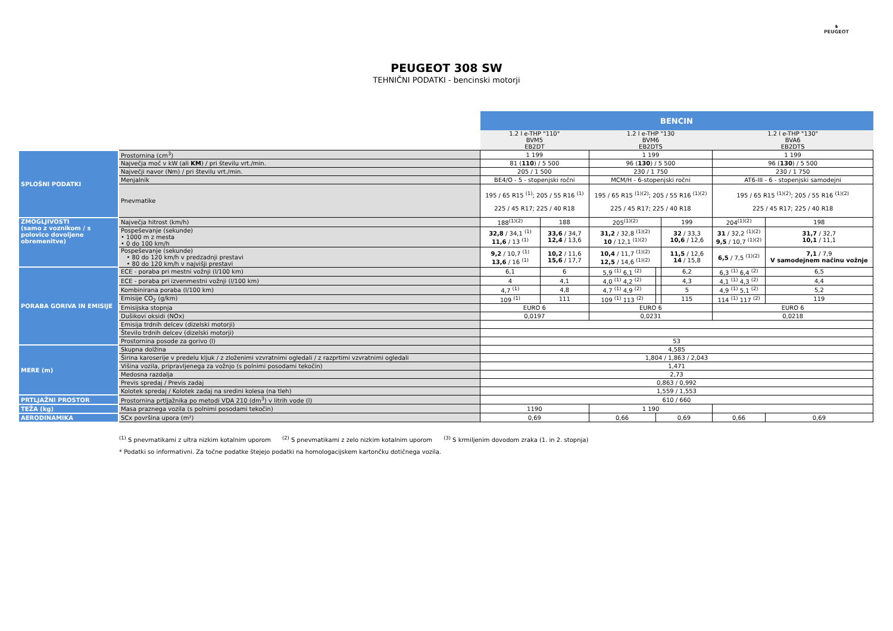♞
PEUGEOT
PEUGEOT 308 SW
TEHNIČNI PODATKI - bencinski motorji
| | | BENCIN | | | | | | |
| --- | --- | --- | --- | --- | --- | --- | --- | --- |
| | | 1.2 l e-THP "110" BVM5 EB2DT | | 1.2 l e-THP "130 BVM6 EB2DTS | | | 1.2 l e-THP "130" BVA6 EB2DTS | |
| SPLOŠNI PODATKI | Prostornina (cm<sup>3</sup>) | 1 199 | | 1 199 | | | 1 199 | |
| | Največja moč v kW (ali KM ) / pri številu vrt./min. | 81 ( 110 ) / 5 500 | | 96 ( 130 ) / 5 500 | | | 96 ( 130 ) / 5 500 | |
| | Največji navor (Nm) / pri številu vrt./min. | 205 / 1 500 | | 230 / 1 750 | | | 230 / 1 750 | |
| | Menjalnik | BE4/O - 5 - stopenjski ročni | | MCM/H - 6-stopenjski ročni | | | AT6-III - 6 - stopenjski samodejni | |
| | Pnevmatike | 195 / 65 R15 <sup>(1)</sup>; 205 / 55 R16 <sup>(1)</sup> 225 / 45 R17; 225 / 40 R18 | | 195 / 65 R15 <sup>(1)(2)</sup>; 205 / 55 R16 <sup>(1)(2)</sup> 225 / 45 R17; 225 / 40 R18 | | | 195 / 65 R15 <sup>(1)(2)</sup>; 205 / 55 R16 <sup>(1)(2)</sup> 225 / 45 R17; 225 / 40 R18 | |
| ZMOGLJIVOSTI (samo z voznikom / s polovico dovoljene obremenitve) | Največja hitrost (km/h) | 188<sup>(1)(2)</sup> | 188 | 205<sup>(1)(2)</sup> | | 199 | 204<sup>(1)(2)</sup> | 198 |
| | Pospeševanje (sekunde) • 1000 m z mesta • 0 do 100 km/h | 32,8 / 34,1 <sup>(1)</sup> 11,6 / 13 <sup>(1)</sup> | 33,6 / 34,7 12,4 / 13,6 | 31,2 / 32,8 <sup>(1)(2)</sup> 10 / 12,1 <sup>(1)(2)</sup> | | 32 / 33,3 10,6 / 12,6 | 31 / 32,2 <sup>(1)(2)</sup> 9,5 / 10,7 <sup>(1)(2)</sup> | 31,7 / 32,7 10,1 / 11,1 |
| | Pospeševanje (sekunde) • 80 do 120 km/h v predzadnji prestavi • 80 do 120 km/h v najvišji prestavi | 9,2 / 10,7 <sup>(1)</sup> 13,6 / 16 <sup>(1)</sup> | 10,2 / 11,6 15,6 / 17,7 | 10,4 / 11,7 <sup>(1)(2)</sup> 12,5 / 14,6 <sup>(1)(2)</sup> | | 11,5 / 12,6 14 / 15,8 | 6,5 / 7,5 <sup>(1)(2)</sup> | 7,1 / 7,9 V samodejnem načinu vožnje |
| PORABA GORIVA IN EMISIJE | ECE - poraba pri mestni vožnji (l/100 km) | 6,1 | 6 | 5,9 <sup>(1)</sup> 6,1 <sup>(2)</sup> | | 6,2 | 6,3 <sup>(1)</sup> 6,4 <sup>(2)</sup> | 6,5 |
| | ECE - poraba pri izvenmestni vožnji (l/100 km) | 4 | 4,1 | 4,0 <sup>(1)</sup> 4,2 <sup>(2)</sup> | | 4,3 | 4,1 <sup>(1)</sup> 4,3 <sup>(2)</sup> | 4,4 |
| | Kombinirana poraba (l/100 km) | 4,7 <sup>(1)</sup> | 4,8 | 4,7 <sup>(1)</sup> 4,9 <sup>(2)</sup> | | 5 | 4,9 <sup>(1)</sup> 5,1 <sup>(2)</sup> | 5,2 |
| | Emisije CO<sub>2</sub> (g/km) | 109 <sup>(1)</sup> | 111 | 109 <sup>(1)</sup> 113 <sup>(2)</sup> | | 115 | 114 <sup>(1)</sup> 117 <sup>(2)</sup> | 119 |
| | Emisijska stopnja | EURO 6 | | EURO 6 | | | EURO 6 | |
| | Dušikovi oksidi (NOx) | 0,0197 | | 0,0231 | | | 0,0218 | |
| | Emisija trdnih delcev (dizelski motorji) | | | | | | | |
| | Število trdnih delcev (dizelski motorji) | | | | | | | |
| | Prostornina posode za gorivo (l) | 53 | | | | | | |
| MERE (m) | Skupna dolžina | 4,585 | | | | | | |
| | Širina karoserije v predelu kljuk / z zloženimi vzvratnimi ogledali / z razprtimi vzvratnimi ogledali | 1,804 / 1,863 / 2,043 | | | | | | |
| | Višina vozila, pripravljenega za vožnjo (s polnimi posodami tekočin) | 1,471 | | | | | | |
| | Medosna razdalja | 2,73 | | | | | | |
| | Previs spredaj / Previs zadaj | 0,863 / 0,992 | | | | | | |
| | Kolotek spredaj / Kolotek zadaj na sredini kolesa (na tleh) | 1,559 / 1,553 | | | | | | |
| PRTLJAŽNI PROSTOR | Prostornina prtljažnika po metodi VDA 210 (dm<sup>3</sup>) v litrih vode (l) | 610 / 660 | | | | | | |
| TEŽA (kg) | Masa praznega vozila (s polnimi posodami tekočin) | 1190 | | 1 190 | | | | |
| AERODINAMIKA | SCx površina upora (m²) | 0,69 | | 0,66 | 0,69 | | 0,66 | 0,69 |
<sup>(1)</sup> S pnevmatikami z ultra nizkim kotalnim uporom <sup>(2)</sup> S pnevmatikami z zelo nizkim kotalnim uporom <sup>(3)</sup> S krmiljenim dovodom zraka (1. in 2. stopnja)
* Podatki so informativni. Za točne podatke štejejo podatki na homologacijskem kartončku dotičnega vozila.